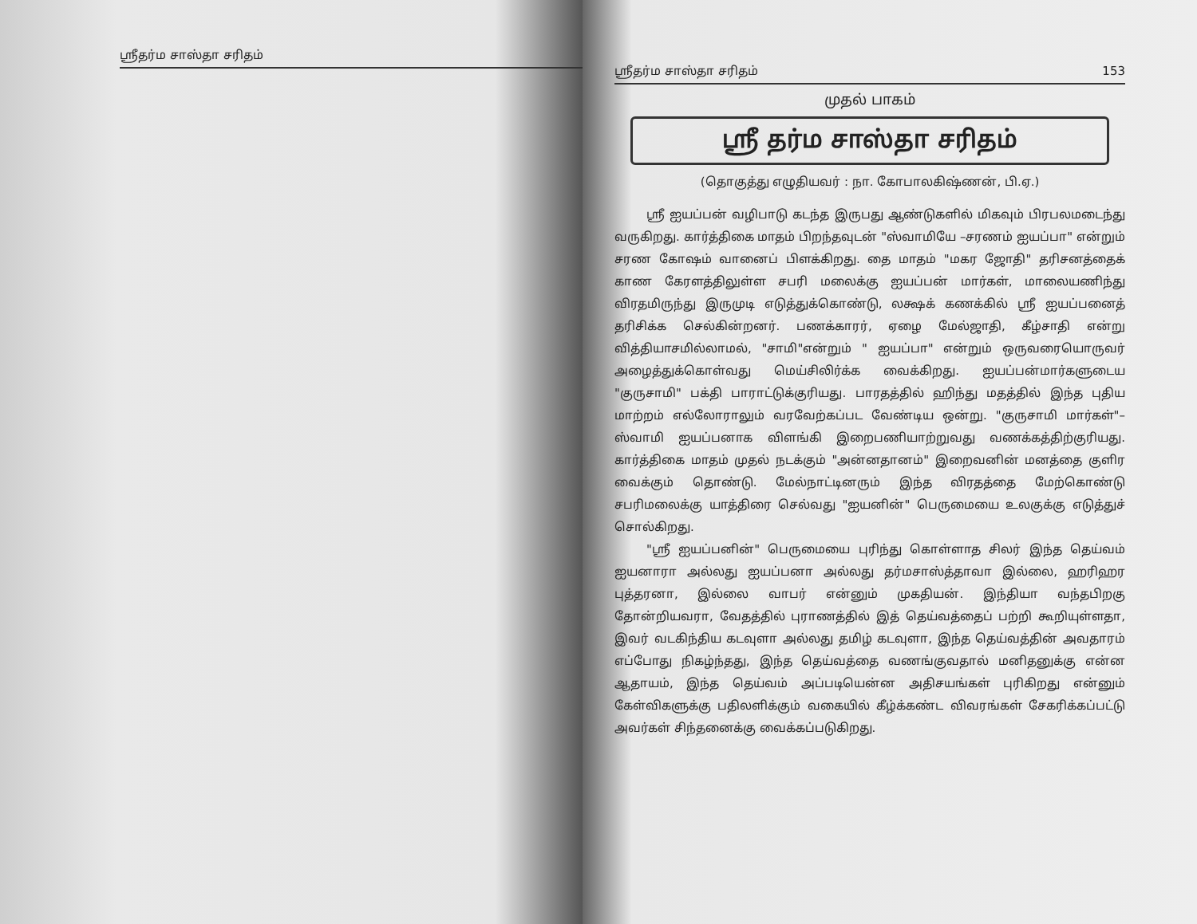ஸ்ரீதர்ம சாஸ்தா சரிதம்
ஸ்ரீதர்ம சாஸ்தா சரிதம் 153
முதல் பாகம்
ஸ்ரீ தர்ம சாஸ்தா சரிதம்
(தொகுத்து எழுதியவர் : நா. கோபாலகிஷ்ணன், பி.ஏ.)
ஸ்ரீ ஐயப்பன் வழிபாடு கடந்த இருபது ஆண்டுகளில் மிகவும் பிரபலமடைந்து வருகிறது. கார்த்திகை மாதம் பிறந்தவுடன் "ஸ்வாமியே –சரணம் ஐயப்பா" என்றும் சரண கோஷம் வானைப் பிளக்கிறது. தை மாதம் "மகர ஜோதி" தரிசனத்தைக் காண கேரளத்திலுள்ள சபரி மலைக்கு ஐயப்பன் மார்கள், மாலையணிந்து விரதமிருந்து இருமுடி எடுத்துக்கொண்டு, லக்ஷக் கணக்கில் ஸ்ரீ ஐயப்பனைத் தரிசிக்க செல்கின்றனர். பணக்காரர், ஏழை மேல்ஜாதி, கீழ்சாதி என்று வித்தியாசமில்லாமல், "சாமி"என்றும் " ஐயப்பா" என்றும் ஒருவரையொருவர் அழைத்துக்கொள்வது மெய்சிலிர்க்க வைக்கிறது. ஐயப்பன்மார்களுடைய "குருசாமி" பக்தி பாராட்டுக்குரியது. பாரதத்தில் ஹிந்து மதத்தில் இந்த புதிய மாற்றம் எல்லோராலும் வரவேற்கப்பட வேண்டிய ஒன்று. "குருசாமி மார்கள்"– ஸ்வாமி ஐயப்பனாக விளங்கி இறைபணியாற்றுவது வணக்கத்திற்குரியது. கார்த்திகை மாதம் முதல் நடக்கும் "அன்னதானம்" இறைவனின் மனத்தை குளிர வைக்கும் தொண்டு. மேல்நாட்டினரும் இந்த விரதத்தை மேற்கொண்டு சபரிமலைக்கு யாத்திரை செல்வது "ஐயனின்" பெருமையை உலகுக்கு எடுத்துச் சொல்கிறது.
"ஸ்ரீ ஐயப்பனின்" பெருமையை புரிந்து கொள்ளாத சிலர் இந்த தெய்வம் ஐயனாரா அல்லது ஐயப்பனா அல்லது தர்மசாஸ்த்தாவா இல்லை, ஹரிஹர புத்தரனா, இல்லை வாபர் என்னும் முகதியன். இந்தியா வந்தபிறகு தோன்றியவரா, வேதத்தில் புராணத்தில் இத் தெய்வத்தைப் பற்றி கூறியுள்ளதா, இவர் வடகிந்திய கடவுளா அல்லது தமிழ் கடவுளா, இந்த தெய்வத்தின் அவதாரம் எப்போது நிகழ்ந்தது, இந்த தெய்வத்தை வணங்குவதால் மனிதனுக்கு என்ன ஆதாயம், இந்த தெய்வம் அப்படியென்ன அதிசயங்கள் புரிகிறது என்னும் கேள்விகளுக்கு பதிலளிக்கும் வகையில் கீழ்க்கண்ட விவரங்கள் சேகரிக்கப்பட்டு அவர்கள் சிந்தனைக்கு வைக்கப்படுகிறது.